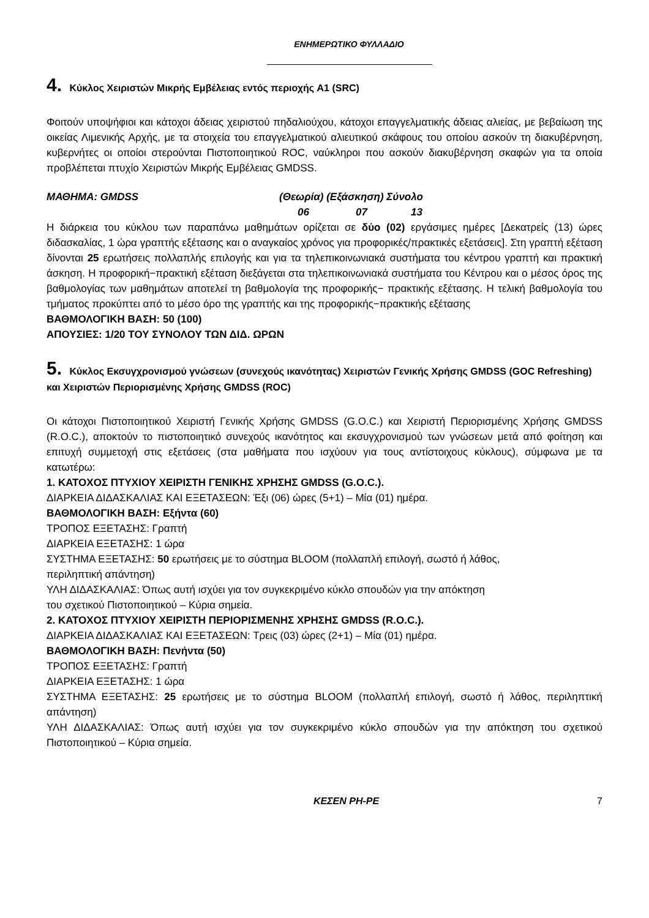ΕΝΗΜΕΡΩΤΙΚΟ ΦΥΛΛΑΔΙΟ
4. Κύκλος Χειριστών Μικρής Εμβέλειας εντός περιοχής A1 (SRC)
Φοιτούν υποψήφιοι και κάτοχοι άδειας χειριστού πηδαλιούχου, κάτοχοι επαγγελματικής άδειας αλιείας, με βεβαίωση της οικείας Λιμενικής Αρχής, με τα στοιχεία του επαγγελματικού αλιευτικού σκάφους του οποίου ασκούν τη διακυβέρνηση, κυβερνήτες οι οποίοι στερούνται Πιστοποιητικού ROC, ναύκληροι που ασκούν διακυβέρνηση σκαφών για τα οποία προβλέπεται πτυχίο Χειριστών Μικρής Εμβέλειας GMDSS.
ΜΑΘΗΜΑ: GMDSS (Θεωρία) (Εξάσκηση) Σύνολο
06 07 13
Η διάρκεια του κύκλου των παραπάνω μαθημάτων ορίζεται σε δύο (02) εργάσιμες ημέρες [Δεκατρείς (13) ώρες διδασκαλίας, 1 ώρα γραπτής εξέτασης και ο αναγκαίος χρόνος για προφορικές/πρακτικές εξετάσεις]. Στη γραπτή εξέταση δίνονται 25 ερωτήσεις πολλαπλής επιλογής και για τα τηλεπικοινωνιακά συστήματα του κέντρου γραπτή και πρακτική άσκηση. Η προφορική−πρακτική εξέταση διεξάγεται στα τηλεπικοινωνιακά συστήματα του Κέντρου και ο μέσος όρος της βαθμολογίας των μαθημάτων αποτελεί τη βαθμολογία της προφορικής− πρακτικής εξέτασης. Η τελική βαθμολογία του τμήματος προκύπτει από το μέσο όρο της γραπτής και της προφορικής−πρακτικής εξέτασης
ΒΑΘΜΟΛΟΓΙΚΗ ΒΑΣΗ: 50 (100)
ΑΠΟΥΣΙΕΣ: 1/20 ΤΟΥ ΣΥΝΟΛΟΥ ΤΩΝ ΔΙΔ. ΩΡΩΝ
5. Κύκλος Εκσυγχρονισμού γνώσεων (συνεχούς ικανότητας) Χειριστών Γενικής Χρήσης GMDSS (GOC Refreshing) και Χειριστών Περιορισμένης Χρήσης GMDSS (ROC)
Οι κάτοχοι Πιστοποιητικού Χειριστή Γενικής Χρήσης GMDSS (G.O.C.) και Χειριστή Περιορισμένης Χρήσης GMDSS (R.O.C.), αποκτούν το πιστοποιητικό συνεχούς ικανότητος και εκσυγχρονισμού των γνώσεων μετά από φοίτηση και επιτυχή συμμετοχή στις εξετάσεις (στα μαθήματα που ισχύουν για τους αντίστοιχους κύκλους), σύμφωνα με τα κατωτέρω:
1. ΚΑΤΟΧΟΣ ΠΤΥΧΙΟΥ ΧΕΙΡΙΣΤΗ ΓΕΝΙΚΗΣ ΧΡΗΣΗΣ GMDSS (G.O.C.).
ΔΙΑΡΚΕΙΑ ΔΙΔΑΣΚΑΛΙΑΣ ΚΑΙ ΕΞΕΤΑΣΕΩΝ: Έξι (06) ώρες (5+1) – Μία (01) ημέρα.
ΒΑΘΜΟΛΟΓΙΚΗ ΒΑΣΗ: Εξήντα (60)
ΤΡΟΠΟΣ ΕΞΕΤΑΣΗΣ: Γραπτή
ΔΙΑΡΚΕΙΑ ΕΞΕΤΑΣΗΣ: 1 ώρα
ΣΥΣΤΗΜΑ ΕΞΕΤΑΣΗΣ: 50 ερωτήσεις με το σύστημα BLOOM (πολλαπλή επιλογή, σωστό ή λάθος,
περιληπτική απάντηση)
ΥΛΗ ΔΙΔΑΣΚΑΛΙΑΣ: Όπως αυτή ισχύει για τον συγκεκριμένο κύκλο σπουδών για την απόκτηση
του σχετικού Πιστοποιητικού – Κύρια σημεία.
2. ΚΑΤΟΧΟΣ ΠΤΥΧΙΟΥ ΧΕΙΡΙΣΤΗ ΠΕΡΙΟΡΙΣΜΕΝΗΣ ΧΡΗΣΗΣ GMDSS (R.O.C.).
ΔΙΑΡΚΕΙΑ ΔΙΔΑΣΚΑΛΙΑΣ ΚΑΙ ΕΞΕΤΑΣΕΩΝ: Τρεις (03) ώρες (2+1) – Μία (01) ημέρα.
ΒΑΘΜΟΛΟΓΙΚΗ ΒΑΣΗ: Πενήντα (50)
ΤΡΟΠΟΣ ΕΞΕΤΑΣΗΣ: Γραπτή
ΔΙΑΡΚΕΙΑ ΕΞΕΤΑΣΗΣ: 1 ώρα
ΣΥΣΤΗΜΑ ΕΞΕΤΑΣΗΣ: 25 ερωτήσεις με το σύστημα BLOOM (πολλαπλή επιλογή, σωστό ή λάθος, περιληπτική απάντηση)
ΥΛΗ ΔΙΔΑΣΚΑΛΙΑΣ: Όπως αυτή ισχύει για τον συγκεκριμένο κύκλο σπουδών για την απόκτηση του σχετικού Πιστοποιητικού – Κύρια σημεία.
ΚΕΣΕΝ ΡΗ-ΡΕ 7